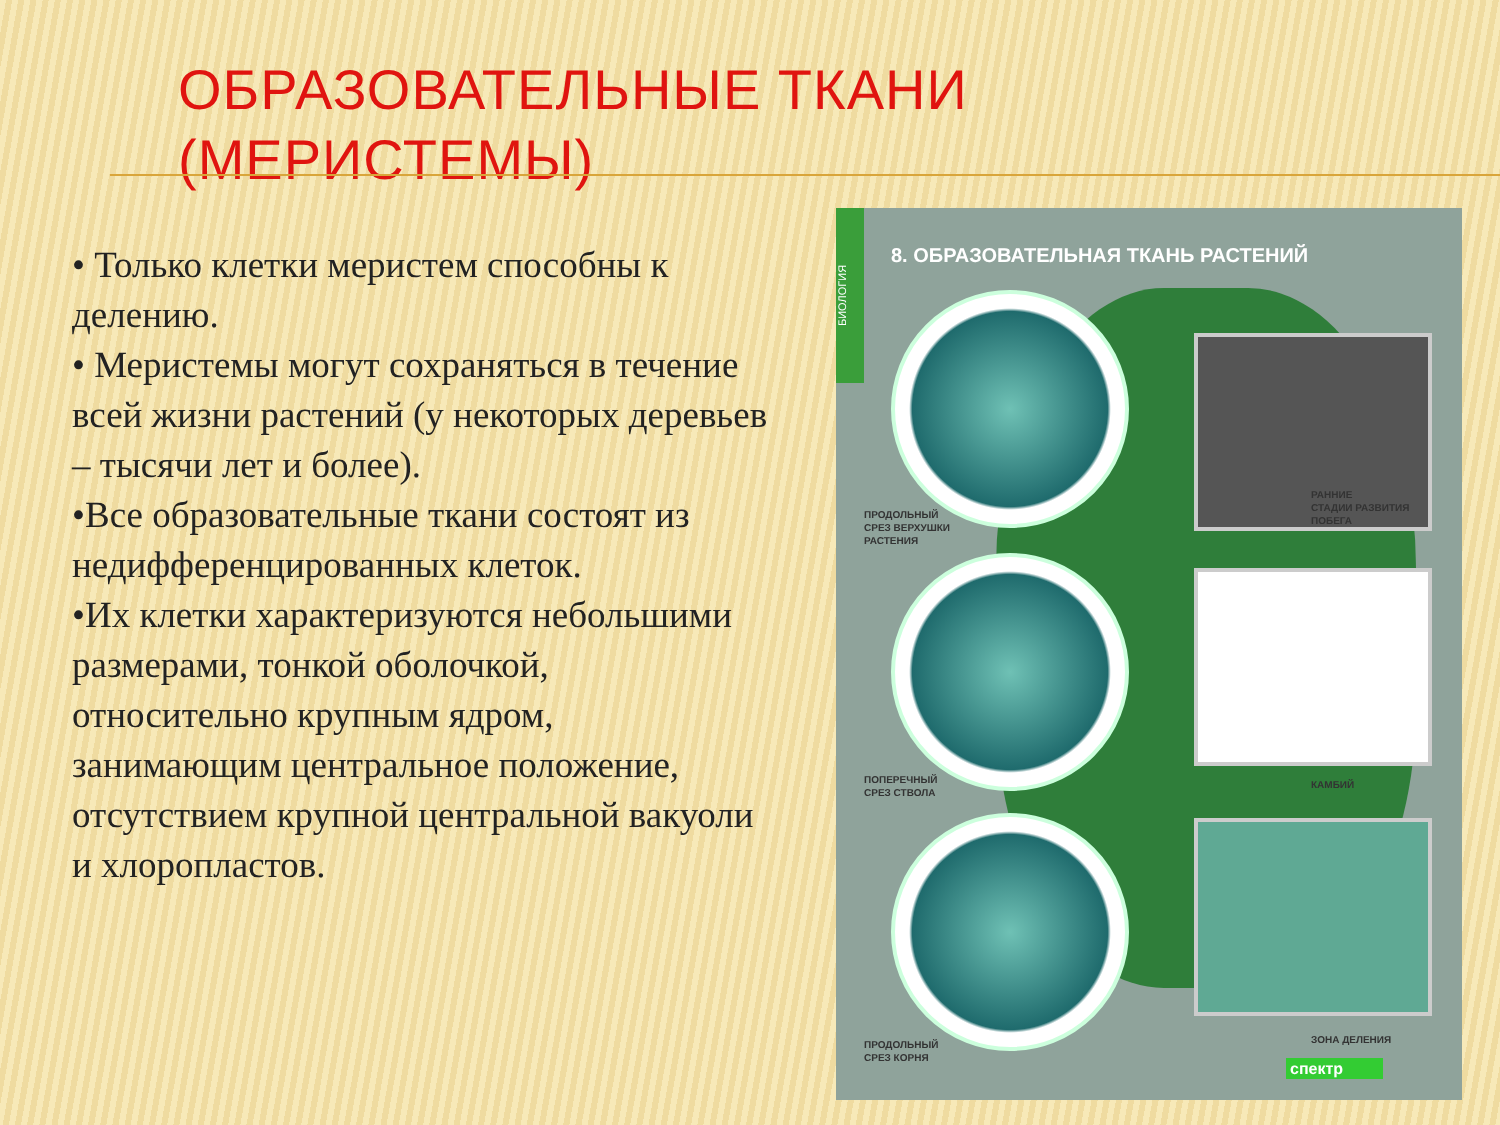ОБРАЗОВАТЕЛЬНЫЕ ТКАНИ
(МЕРИСТЕМЫ)
• Только клетки меристем способны к делению.
• Меристемы могут сохраняться в течение всей жизни растений (у некоторых деревьев – тысячи лет и более).
•Все образовательные ткани состоят из недифференцированных клеток.
•Их клетки характеризуются небольшими размерами, тонкой оболочкой, относительно крупным ядром, занимающим центральное положение, отсутствием крупной центральной вакуоли и хлоропластов.
БИОЛОГИЯ
8. ОБРАЗОВАТЕЛЬНАЯ ТКАНЬ РАСТЕНИЙ
ПРОДОЛЬНЫЙ
СРЕЗ ВЕРХУШКИ
РАСТЕНИЯ
РАННИЕ
СТАДИИ РАЗВИТИЯ
ПОБЕГА
ПОПЕРЕЧНЫЙ
СРЕЗ СТВОЛА
КАМБИЙ
ПРОДОЛЬНЫЙ
СРЕЗ КОРНЯ
ЗОНА ДЕЛЕНИЯ
спектр